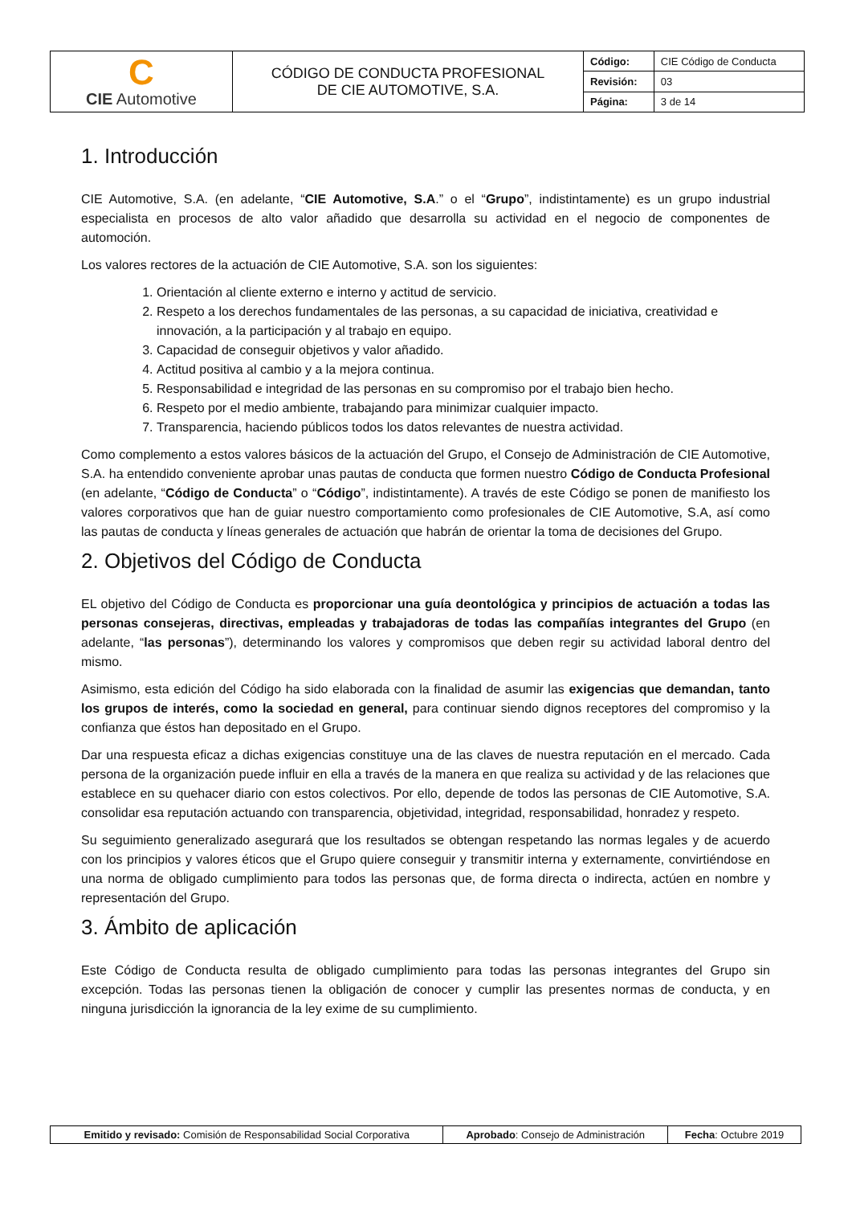| C CIE Automotive | CÓDIGO DE CONDUCTA PROFESIONAL DE CIE AUTOMOTIVE, S.A. | Código: | CIE Código de Conducta |
| | | Revisión: | 03 |
| | | Página: | 3 de 14 |
1. Introducción
CIE Automotive, S.A. (en adelante, “CIE Automotive, S.A.” o el “Grupo”, indistintamente) es un grupo industrial especialista en procesos de alto valor añadido que desarrolla su actividad en el negocio de componentes de automoción.
Los valores rectores de la actuación de CIE Automotive, S.A. son los siguientes:
1. Orientación al cliente externo e interno y actitud de servicio.
2. Respeto a los derechos fundamentales de las personas, a su capacidad de iniciativa, creatividad e innovación, a la participación y al trabajo en equipo.
3. Capacidad de conseguir objetivos y valor añadido.
4. Actitud positiva al cambio y a la mejora continua.
5. Responsabilidad e integridad de las personas en su compromiso por el trabajo bien hecho.
6. Respeto por el medio ambiente, trabajando para minimizar cualquier impacto.
7. Transparencia, haciendo públicos todos los datos relevantes de nuestra actividad.
Como complemento a estos valores básicos de la actuación del Grupo, el Consejo de Administración de CIE Automotive, S.A. ha entendido conveniente aprobar unas pautas de conducta que formen nuestro Código de Conducta Profesional (en adelante, “Código de Conducta” o “Código”, indistintamente). A través de este Código se ponen de manifiesto los valores corporativos que han de guiar nuestro comportamiento como profesionales de CIE Automotive, S.A, así como las pautas de conducta y líneas generales de actuación que habrán de orientar la toma de decisiones del Grupo.
2. Objetivos del Código de Conducta
EL objetivo del Código de Conducta es proporcionar una guía deontológica y principios de actuación a todas las personas consejeras, directivas, empleadas y trabajadoras de todas las compañías integrantes del Grupo (en adelante, “las personas”), determinando los valores y compromisos que deben regir su actividad laboral dentro del mismo.
Asimismo, esta edición del Código ha sido elaborada con la finalidad de asumir las exigencias que demandan, tanto los grupos de interés, como la sociedad en general, para continuar siendo dignos receptores del compromiso y la confianza que éstos han depositado en el Grupo.
Dar una respuesta eficaz a dichas exigencias constituye una de las claves de nuestra reputación en el mercado. Cada persona de la organización puede influir en ella a través de la manera en que realiza su actividad y de las relaciones que establece en su quehacer diario con estos colectivos. Por ello, depende de todos las personas de CIE Automotive, S.A. consolidar esa reputación actuando con transparencia, objetividad, integridad, responsabilidad, honradez y respeto.
Su seguimiento generalizado asegurará que los resultados se obtengan respetando las normas legales y de acuerdo con los principios y valores éticos que el Grupo quiere conseguir y transmitir interna y externamente, convirtiéndose en una norma de obligado cumplimiento para todos las personas que, de forma directa o indirecta, actúen en nombre y representación del Grupo.
3. Ámbito de aplicación
Este Código de Conducta resulta de obligado cumplimiento para todas las personas integrantes del Grupo sin excepción. Todas las personas tienen la obligación de conocer y cumplir las presentes normas de conducta, y en ninguna jurisdicción la ignorancia de la ley exime de su cumplimiento.
| Emitido y revisado: Comisión de Responsabilidad Social Corporativa | Aprobado : Consejo de Administración | Fecha : Octubre 2019 |